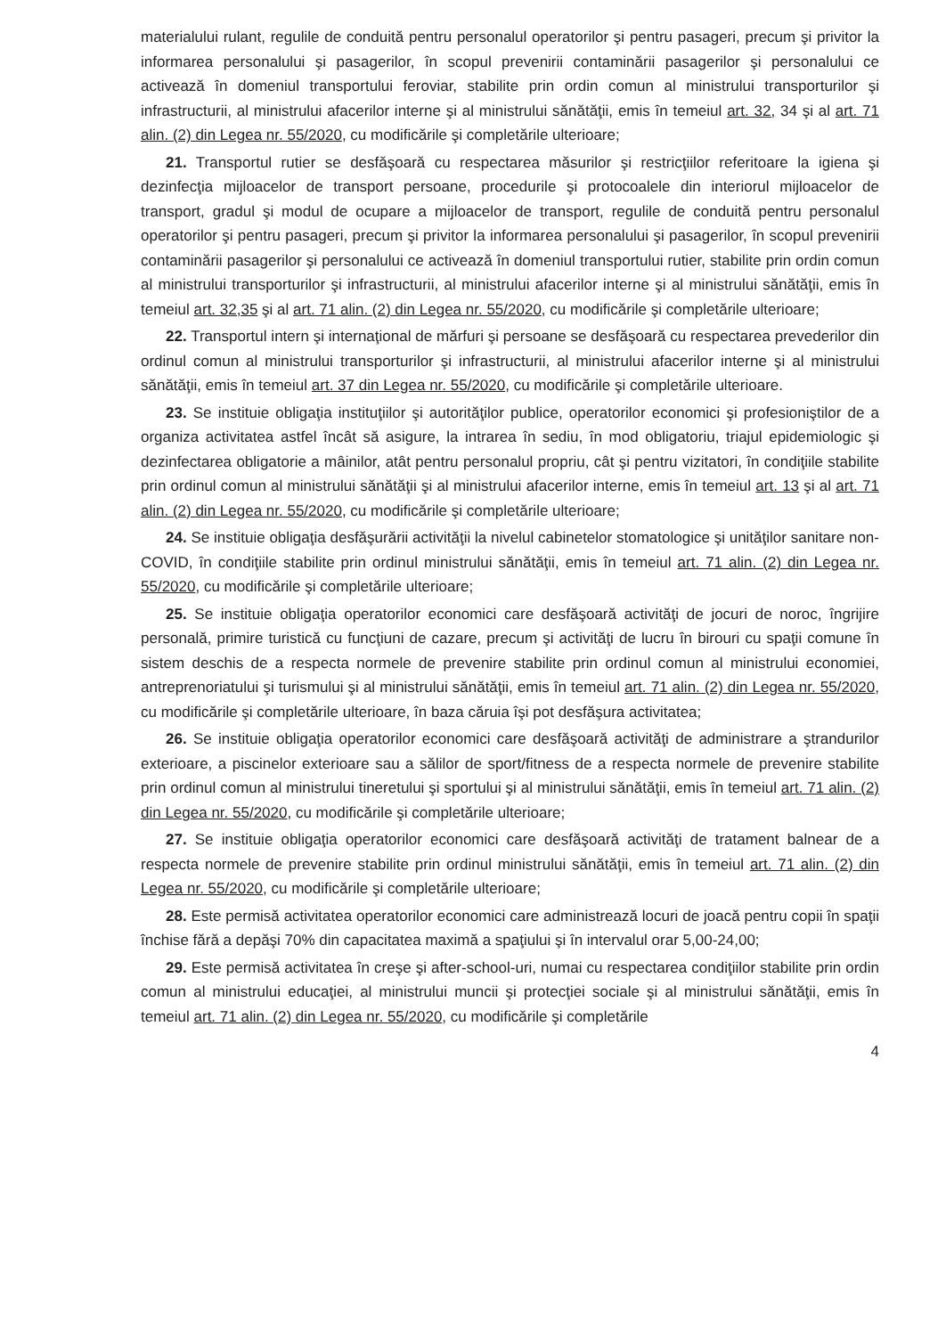materialului rulant, regulile de conduită pentru personalul operatorilor şi pentru pasageri, precum şi privitor la informarea personalului şi pasagerilor, în scopul prevenirii contaminării pasagerilor şi personalului ce activează în domeniul transportului feroviar, stabilite prin ordin comun al ministrului transporturilor şi infrastructurii, al ministrului afacerilor interne şi al ministrului sănătăţii, emis în temeiul art. 32, 34 şi al art. 71 alin. (2) din Legea nr. 55/2020, cu modificările şi completările ulterioare;
21. Transportul rutier se desfăşoară cu respectarea măsurilor şi restricţiilor referitoare la igiena şi dezinfecţia mijloacelor de transport persoane, procedurile şi protocoalele din interiorul mijloacelor de transport, gradul şi modul de ocupare a mijloacelor de transport, regulile de conduită pentru personalul operatorilor şi pentru pasageri, precum şi privitor la informarea personalului şi pasagerilor, în scopul prevenirii contaminării pasagerilor şi personalului ce activează în domeniul transportului rutier, stabilite prin ordin comun al ministrului transporturilor şi infrastructurii, al ministrului afacerilor interne şi al ministrului sănătăţii, emis în temeiul art. 32,35 şi al art. 71 alin. (2) din Legea nr. 55/2020, cu modificările şi completările ulterioare;
22. Transportul intern şi internaţional de mărfuri şi persoane se desfăşoară cu respectarea prevederilor din ordinul comun al ministrului transporturilor şi infrastructurii, al ministrului afacerilor interne şi al ministrului sănătăţii, emis în temeiul art. 37 din Legea nr. 55/2020, cu modificările şi completările ulterioare.
23. Se instituie obligaţia instituţiilor şi autorităţilor publice, operatorilor economici şi profesioniştilor de a organiza activitatea astfel încât să asigure, la intrarea în sediu, în mod obligatoriu, triajul epidemiologic şi dezinfectarea obligatorie a mâinilor, atât pentru personalul propriu, cât şi pentru vizitatori, în condiţiile stabilite prin ordinul comun al ministrului sănătăţii şi al ministrului afacerilor interne, emis în temeiul art. 13 şi al art. 71 alin. (2) din Legea nr. 55/2020, cu modificările şi completările ulterioare;
24. Se instituie obligaţia desfăşurării activităţii la nivelul cabinetelor stomatologice şi unităţilor sanitare non-COVID, în condiţiile stabilite prin ordinul ministrului sănătăţii, emis în temeiul art. 71 alin. (2) din Legea nr. 55/2020, cu modificările şi completările ulterioare;
25. Se instituie obligaţia operatorilor economici care desfăşoară activităţi de jocuri de noroc, îngrijire personală, primire turistică cu funcţiuni de cazare, precum şi activităţi de lucru în birouri cu spaţii comune în sistem deschis de a respecta normele de prevenire stabilite prin ordinul comun al ministrului economiei, antreprenoriatului şi turismului şi al ministrului sănătăţii, emis în temeiul art. 71 alin. (2) din Legea nr. 55/2020, cu modificările şi completările ulterioare, în baza căruia îşi pot desfăşura activitatea;
26. Se instituie obligaţia operatorilor economici care desfăşoară activităţi de administrare a ştrandurilor exterioare, a piscinelor exterioare sau a sălilor de sport/fitness de a respecta normele de prevenire stabilite prin ordinul comun al ministrului tineretului şi sportului şi al ministrului sănătăţii, emis în temeiul art. 71 alin. (2) din Legea nr. 55/2020, cu modificările şi completările ulterioare;
27. Se instituie obligaţia operatorilor economici care desfăşoară activităţi de tratament balnear de a respecta normele de prevenire stabilite prin ordinul ministrului sănătăţii, emis în temeiul art. 71 alin. (2) din Legea nr. 55/2020, cu modificările şi completările ulterioare;
28. Este permisă activitatea operatorilor economici care administrează locuri de joacă pentru copii în spaţii închise fără a depăşi 70% din capacitatea maximă a spaţiului şi în intervalul orar 5,00-24,00;
29. Este permisă activitatea în creşe şi after-school-uri, numai cu respectarea condiţiilor stabilite prin ordin comun al ministrului educaţiei, al ministrului muncii şi protecţiei sociale şi al ministrului sănătăţii, emis în temeiul art. 71 alin. (2) din Legea nr. 55/2020, cu modificările şi completările
4